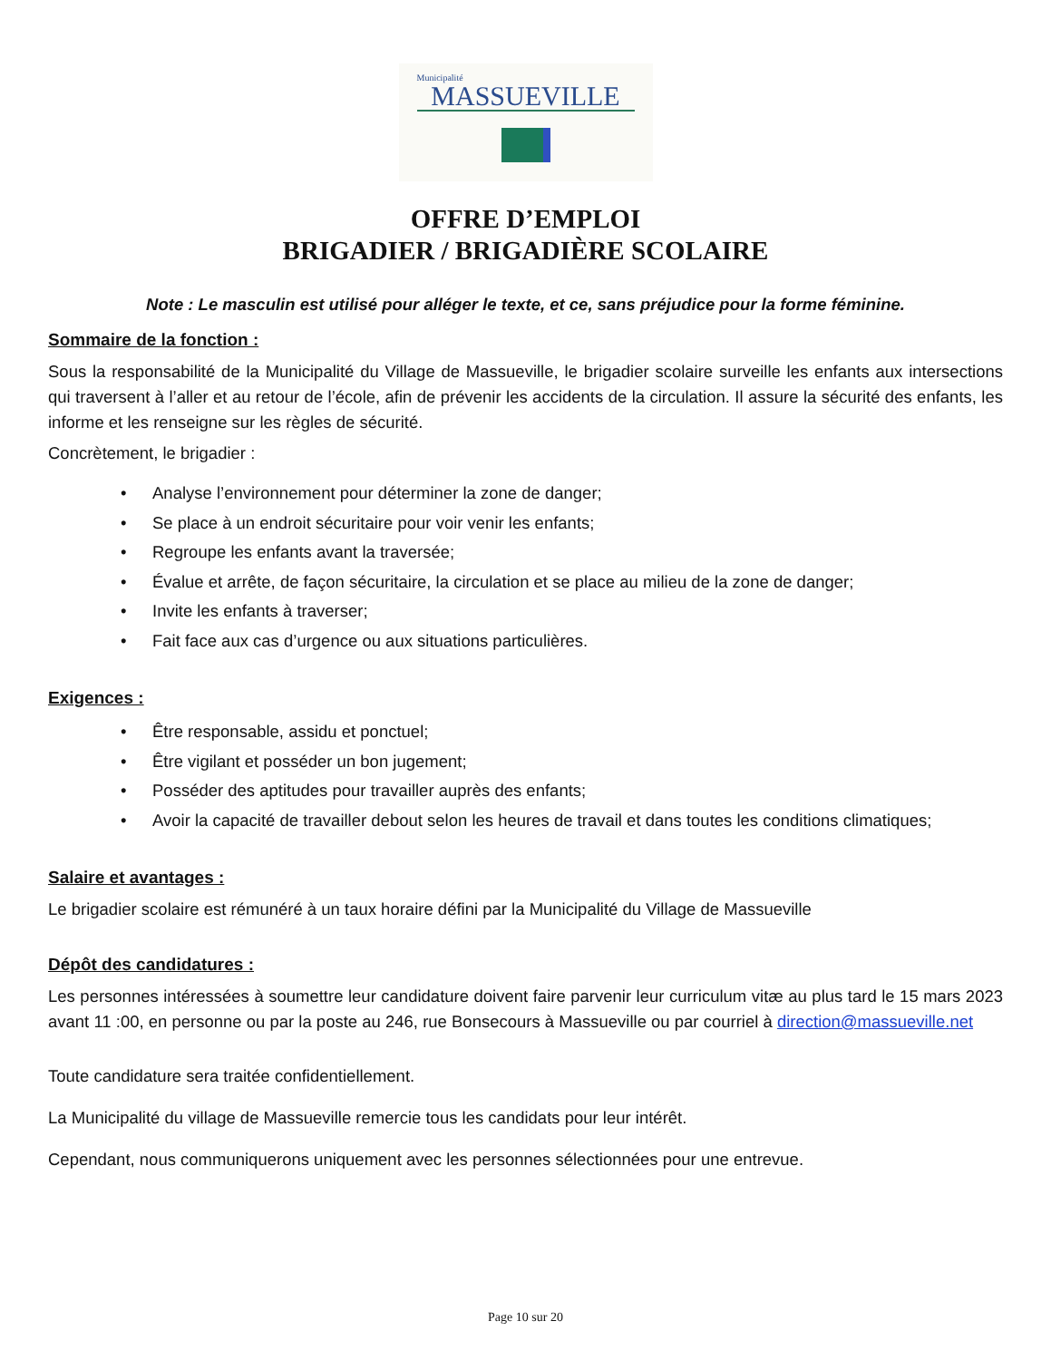Municipalité
MASSUEVILLE
OFFRE D’EMPLOI
BRIGADIER / BRIGADIÈRE SCOLAIRE
Note : Le masculin est utilisé pour alléger le texte, et ce, sans préjudice pour la forme féminine.
Sommaire de la fonction :
Sous la responsabilité de la Municipalité du Village de Massueville, le brigadier scolaire surveille les enfants aux intersections qui traversent à l’aller et au retour de l’école, afin de prévenir les accidents de la circulation. Il assure la sécurité des enfants, les informe et les renseigne sur les règles de sécurité.
Concrètement, le brigadier :
• Analyse l’environnement pour déterminer la zone de danger;
• Se place à un endroit sécuritaire pour voir venir les enfants;
• Regroupe les enfants avant la traversée;
• Évalue et arrête, de façon sécuritaire, la circulation et se place au milieu de la zone de danger;
• Invite les enfants à traverser;
• Fait face aux cas d’urgence ou aux situations particulières.
Exigences :
• Être responsable, assidu et ponctuel;
• Être vigilant et posséder un bon jugement;
• Posséder des aptitudes pour travailler auprès des enfants;
• Avoir la capacité de travailler debout selon les heures de travail et dans toutes les conditions climatiques;
Salaire et avantages :
Le brigadier scolaire est rémunéré à un taux horaire défini par la Municipalité du Village de Massueville
Dépôt des candidatures :
Les personnes intéressées à soumettre leur candidature doivent faire parvenir leur curriculum vitæ au plus tard le 15 mars 2023 avant 11 :00, en personne ou par la poste au 246, rue Bonsecours à Massueville ou par courriel à direction@massueville.net
Toute candidature sera traitée confidentiellement.
La Municipalité du village de Massueville remercie tous les candidats pour leur intérêt.
Cependant, nous communiquerons uniquement avec les personnes sélectionnées pour une entrevue.
Page 10 sur 20